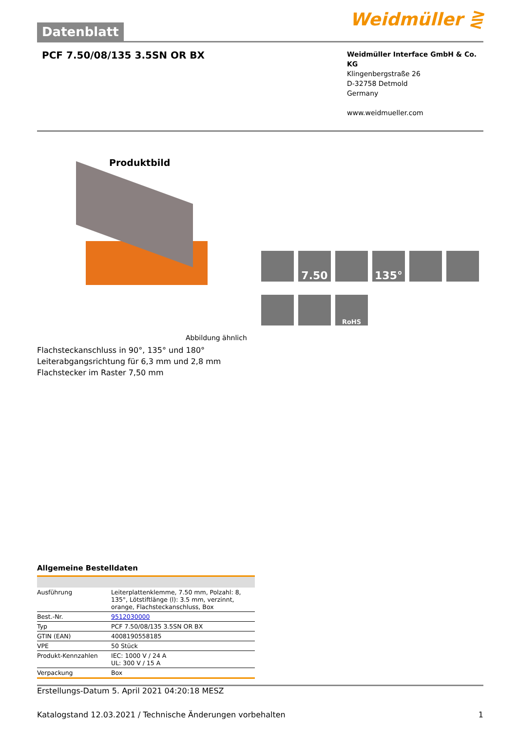Datenblatt
Weidmüller ⋛
PCF 7.50/08/135 3.5SN OR BX
Weidmüller Interface GmbH & Co. KG
Klingenbergstraße 26
D-32758 Detmold
Germany
www.weidmueller.com
Produktbild
7.50
135°
RoHS
Abbildung ähnlich
Flachsteckanschluss in 90°, 135° und 180°
Leiterabgangsrichtung für 6,3 mm und 2,8 mm
Flachstecker im Raster 7,50 mm
Allgemeine Bestelldaten
| Ausführung | Leiterplattenklemme, 7.50 mm, Polzahl: 8, 135°, Lötstiftlänge (l): 3.5 mm, verzinnt, orange, Flachsteckanschluss, Box |
| Best.-Nr. | 9512030000 |
| Typ | PCF 7.50/08/135 3.5SN OR BX |
| GTIN (EAN) | 4008190558185 |
| VPE | 50 Stück |
| Produkt-Kennzahlen | IEC: 1000 V / 24 A UL: 300 V / 15 A |
| Verpackung | Box |
Erstellungs-Datum 5. April 2021 04:20:18 MESZ
Katalogstand 12.03.2021 / Technische Änderungen vorbehalten 1